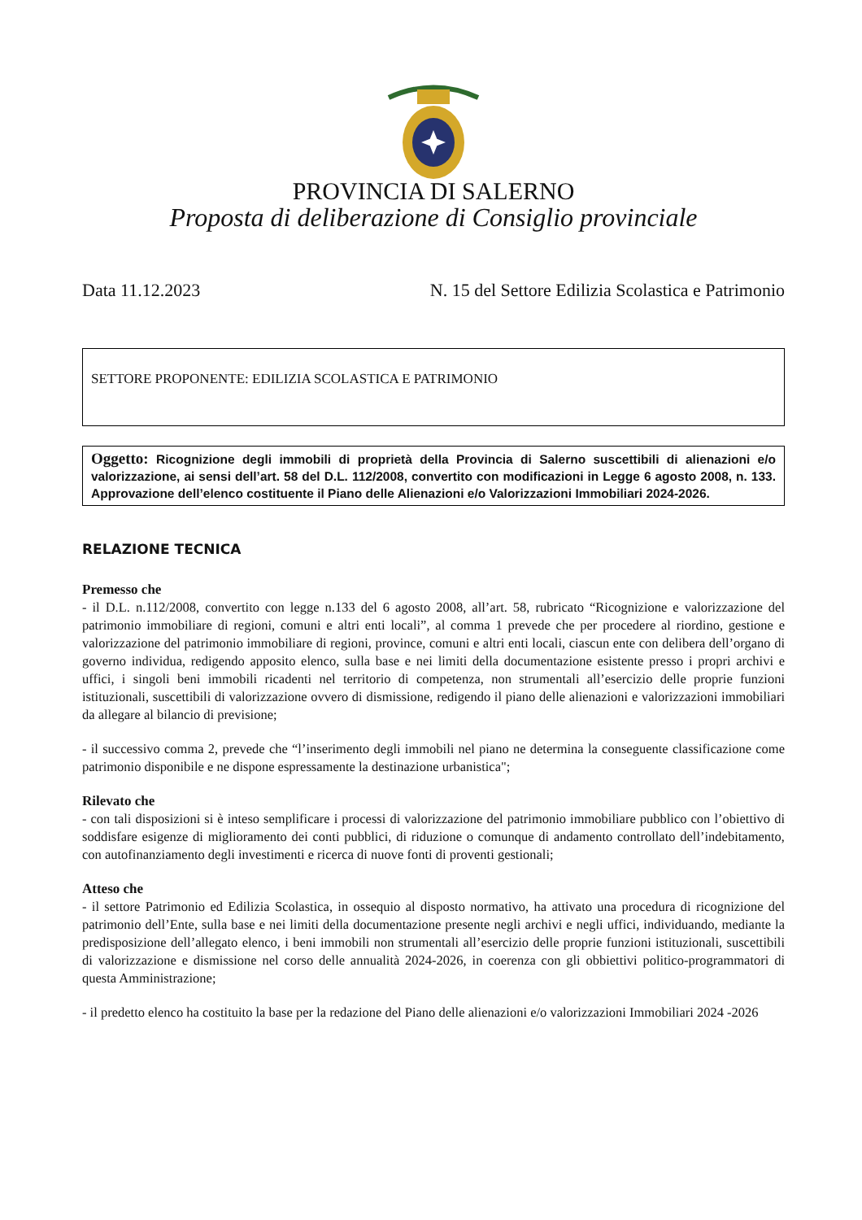PROVINCIA DI SALERNO
Proposta di deliberazione di Consiglio provinciale
Data 11.12.2023 N. 15 del Settore Edilizia Scolastica e Patrimonio
SETTORE PROPONENTE: EDILIZIA SCOLASTICA E PATRIMONIO
Oggetto: Ricognizione degli immobili di proprietà della Provincia di Salerno suscettibili di alienazioni e/o valorizzazione, ai sensi dell’art. 58 del D.L. 112/2008, convertito con modificazioni in Legge 6 agosto 2008, n. 133. Approvazione dell’elenco costituente il Piano delle Alienazioni e/o Valorizzazioni Immobiliari 2024-2026.
RELAZIONE TECNICA
Premesso che
- il D.L. n.112/2008, convertito con legge n.133 del 6 agosto 2008, all’art. 58, rubricato “Ricognizione e valorizzazione del patrimonio immobiliare di regioni, comuni e altri enti locali”, al comma 1 prevede che per procedere al riordino, gestione e valorizzazione del patrimonio immobiliare di regioni, province, comuni e altri enti locali, ciascun ente con delibera dell’organo di governo individua, redigendo apposito elenco, sulla base e nei limiti della documentazione esistente presso i propri archivi e uffici, i singoli beni immobili ricadenti nel territorio di competenza, non strumentali all’esercizio delle proprie funzioni istituzionali, suscettibili di valorizzazione ovvero di dismissione, redigendo il piano delle alienazioni e valorizzazioni immobiliari da allegare al bilancio di previsione;
- il successivo comma 2, prevede che “l’inserimento degli immobili nel piano ne determina la conseguente classificazione come patrimonio disponibile e ne dispone espressamente la destinazione urbanistica";
Rilevato che
- con tali disposizioni si è inteso semplificare i processi di valorizzazione del patrimonio immobiliare pubblico con l’obiettivo di soddisfare esigenze di miglioramento dei conti pubblici, di riduzione o comunque di andamento controllato dell’indebitamento, con autofinanziamento degli investimenti e ricerca di nuove fonti di proventi gestionali;
Atteso che
- il settore Patrimonio ed Edilizia Scolastica, in ossequio al disposto normativo, ha attivato una procedura di ricognizione del patrimonio dell’Ente, sulla base e nei limiti della documentazione presente negli archivi e negli uffici, individuando, mediante la predisposizione dell’allegato elenco, i beni immobili non strumentali all’esercizio delle proprie funzioni istituzionali, suscettibili di valorizzazione e dismissione nel corso delle annualità 2024-2026, in coerenza con gli obbiettivi politico-programmatori di questa Amministrazione;
- il predetto elenco ha costituito la base per la redazione del Piano delle alienazioni e/o valorizzazioni Immobiliari 2024 -2026